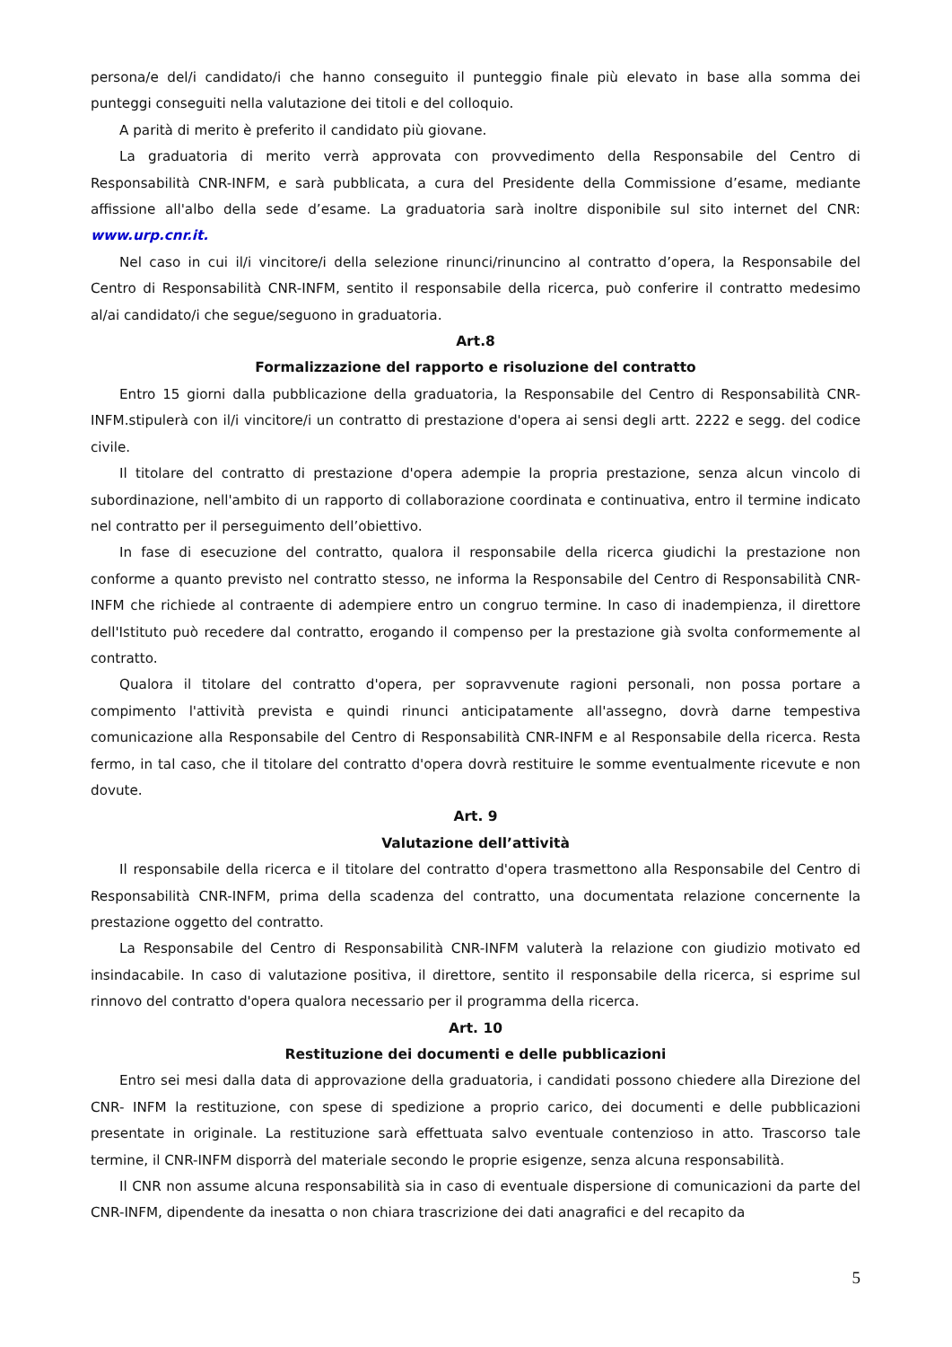persona/e del/i candidato/i che hanno conseguito il punteggio finale più elevato in base alla somma dei punteggi conseguiti nella valutazione dei titoli e del colloquio.
A parità di merito è preferito il candidato più giovane.
La graduatoria di merito verrà approvata con provvedimento della Responsabile del Centro di Responsabilità CNR-INFM, e sarà pubblicata, a cura del Presidente della Commissione d’esame, mediante affissione all'albo della sede d’esame. La graduatoria sarà inoltre disponibile sul sito internet del CNR: www.urp.cnr.it.
Nel caso in cui il/i vincitore/i della selezione rinunci/rinuncino al contratto d’opera, la Responsabile del Centro di Responsabilità CNR-INFM, sentito il responsabile della ricerca, può conferire il contratto medesimo al/ai candidato/i che segue/seguono in graduatoria.
Art.8
Formalizzazione del rapporto e risoluzione del contratto
Entro 15 giorni dalla pubblicazione della graduatoria, la Responsabile del Centro di Responsabilità CNR-INFM.stipulerà con il/i vincitore/i un contratto di prestazione d'opera ai sensi degli artt. 2222 e segg. del codice civile.
Il titolare del contratto di prestazione d'opera adempie la propria prestazione, senza alcun vincolo di subordinazione, nell'ambito di un rapporto di collaborazione coordinata e continuativa, entro il termine indicato nel contratto per il perseguimento dell’obiettivo.
In fase di esecuzione del contratto, qualora il responsabile della ricerca giudichi la prestazione non conforme a quanto previsto nel contratto stesso, ne informa la Responsabile del Centro di Responsabilità CNR-INFM che richiede al contraente di adempiere entro un congruo termine. In caso di inadempienza, il direttore dell'Istituto può recedere dal contratto, erogando il compenso per la prestazione già svolta conformemente al contratto.
Qualora il titolare del contratto d'opera, per sopravvenute ragioni personali, non possa portare a compimento l'attività prevista e quindi rinunci anticipatamente all'assegno, dovrà darne tempestiva comunicazione alla Responsabile del Centro di Responsabilità CNR-INFM e al Responsabile della ricerca. Resta fermo, in tal caso, che il titolare del contratto d'opera dovrà restituire le somme eventualmente ricevute e non dovute.
Art. 9
Valutazione dell’attività
Il responsabile della ricerca e il titolare del contratto d'opera trasmettono alla Responsabile del Centro di Responsabilità CNR-INFM, prima della scadenza del contratto, una documentata relazione concernente la prestazione oggetto del contratto.
La Responsabile del Centro di Responsabilità CNR-INFM valuterà la relazione con giudizio motivato ed insindacabile. In caso di valutazione positiva, il direttore, sentito il responsabile della ricerca, si esprime sul rinnovo del contratto d'opera qualora necessario per il programma della ricerca.
Art. 10
Restituzione dei documenti e delle pubblicazioni
Entro sei mesi dalla data di approvazione della graduatoria, i candidati possono chiedere alla Direzione del CNR- INFM la restituzione, con spese di spedizione a proprio carico, dei documenti e delle pubblicazioni presentate in originale. La restituzione sarà effettuata salvo eventuale contenzioso in atto. Trascorso tale termine, il CNR-INFM disporrà del materiale secondo le proprie esigenze, senza alcuna responsabilità.
Il CNR non assume alcuna responsabilità sia in caso di eventuale dispersione di comunicazioni da parte del CNR-INFM, dipendente da inesatta o non chiara trascrizione dei dati anagrafici e del recapito da
5